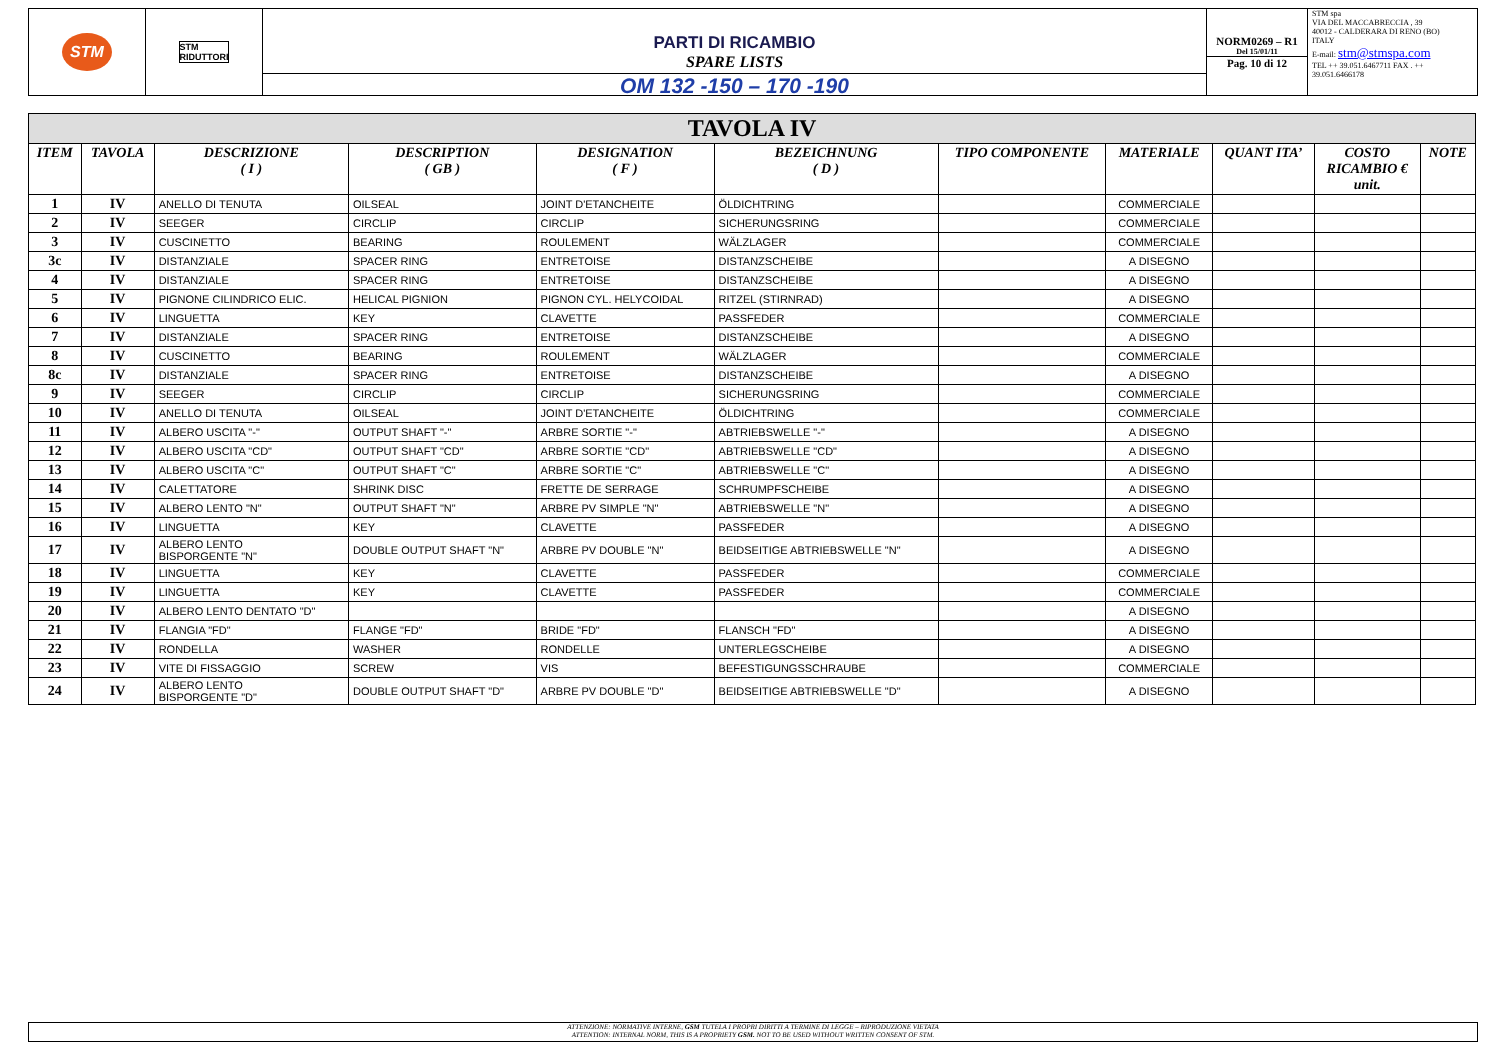STM
STM
RIDUTTORI
PARTI DI RICAMBIO
SPARE LISTS
OM 132 -150 – 170 -190
NORM0269 – R1
Del 15/01/11
Pag. 10 di 12
STM spa
VIA DEL MACCABRECCIA , 39
40012 - CALDERARA DI RENO (BO)
ITALY
E-mail: stm@stmspa.com
TEL ++ 39.051.6467711 FAX . ++ 39.051.6466178
| TAVOLA IV | | | | | | | | | | |
| ITEM | TAVOLA | DESCRIZIONE ( I ) | DESCRIPTION ( GB ) | DESIGNATION ( F ) | BEZEICHNUNG ( D ) | TIPO COMPONENTE | MATERIALE | QUANT ITA’ | COSTO RICAMBIO € unit. | NOTE |
| 1 | IV | ANELLO DI TENUTA | OILSEAL | JOINT D'ETANCHEITE | ÖLDICHTRING | | COMMERCIALE | | | |
| 2 | IV | SEEGER | CIRCLIP | CIRCLIP | SICHERUNGSRING | | COMMERCIALE | | | |
| 3 | IV | CUSCINETTO | BEARING | ROULEMENT | WÄLZLAGER | | COMMERCIALE | | | |
| 3c | IV | DISTANZIALE | SPACER RING | ENTRETOISE | DISTANZSCHEIBE | | A DISEGNO | | | |
| 4 | IV | DISTANZIALE | SPACER RING | ENTRETOISE | DISTANZSCHEIBE | | A DISEGNO | | | |
| 5 | IV | PIGNONE CILINDRICO ELIC. | HELICAL PIGNION | PIGNON CYL. HELYCOIDAL | RITZEL (STIRNRAD) | | A DISEGNO | | | |
| 6 | IV | LINGUETTA | KEY | CLAVETTE | PASSFEDER | | COMMERCIALE | | | |
| 7 | IV | DISTANZIALE | SPACER RING | ENTRETOISE | DISTANZSCHEIBE | | A DISEGNO | | | |
| 8 | IV | CUSCINETTO | BEARING | ROULEMENT | WÄLZLAGER | | COMMERCIALE | | | |
| 8c | IV | DISTANZIALE | SPACER RING | ENTRETOISE | DISTANZSCHEIBE | | A DISEGNO | | | |
| 9 | IV | SEEGER | CIRCLIP | CIRCLIP | SICHERUNGSRING | | COMMERCIALE | | | |
| 10 | IV | ANELLO DI TENUTA | OILSEAL | JOINT D'ETANCHEITE | ÖLDICHTRING | | COMMERCIALE | | | |
| 11 | IV | ALBERO USCITA "-" | OUTPUT SHAFT "-" | ARBRE SORTIE "-" | ABTRIEBSWELLE "-" | | A DISEGNO | | | |
| 12 | IV | ALBERO USCITA "CD" | OUTPUT SHAFT "CD" | ARBRE SORTIE "CD" | ABTRIEBSWELLE "CD" | | A DISEGNO | | | |
| 13 | IV | ALBERO USCITA "C" | OUTPUT SHAFT "C" | ARBRE SORTIE "C" | ABTRIEBSWELLE "C" | | A DISEGNO | | | |
| 14 | IV | CALETTATORE | SHRINK DISC | FRETTE DE SERRAGE | SCHRUMPFSCHEIBE | | A DISEGNO | | | |
| 15 | IV | ALBERO LENTO "N" | OUTPUT SHAFT "N" | ARBRE PV SIMPLE "N" | ABTRIEBSWELLE "N" | | A DISEGNO | | | |
| 16 | IV | LINGUETTA | KEY | CLAVETTE | PASSFEDER | | A DISEGNO | | | |
| 17 | IV | ALBERO LENTO BISPORGENTE "N" | DOUBLE OUTPUT SHAFT "N" | ARBRE PV DOUBLE "N" | BEIDSEITIGE ABTRIEBSWELLE "N" | | A DISEGNO | | | |
| 18 | IV | LINGUETTA | KEY | CLAVETTE | PASSFEDER | | COMMERCIALE | | | |
| 19 | IV | LINGUETTA | KEY | CLAVETTE | PASSFEDER | | COMMERCIALE | | | |
| 20 | IV | ALBERO LENTO DENTATO "D" | | | | | A DISEGNO | | | |
| 21 | IV | FLANGIA "FD" | FLANGE "FD" | BRIDE "FD" | FLANSCH "FD" | | A DISEGNO | | | |
| 22 | IV | RONDELLA | WASHER | RONDELLE | UNTERLEGSCHEIBE | | A DISEGNO | | | |
| 23 | IV | VITE DI FISSAGGIO | SCREW | VIS | BEFESTIGUNGSSCHRAUBE | | COMMERCIALE | | | |
| 24 | IV | ALBERO LENTO BISPORGENTE "D" | DOUBLE OUTPUT SHAFT "D" | ARBRE PV DOUBLE "D" | BEIDSEITIGE ABTRIEBSWELLE "D" | | A DISEGNO | | | |
ATTENZIONE: NORMATIVE INTERNE, GSM TUTELA I PROPRI DIRITTI A TERMINE DI LEGGE – RIPRODUZIONE VIETATA
ATTENTION: INTERNAL NORM, THIS IS A PROPRIETY GSM. NOT TO BE USED WITHOUT WRITTEN CONSENT OF STM.